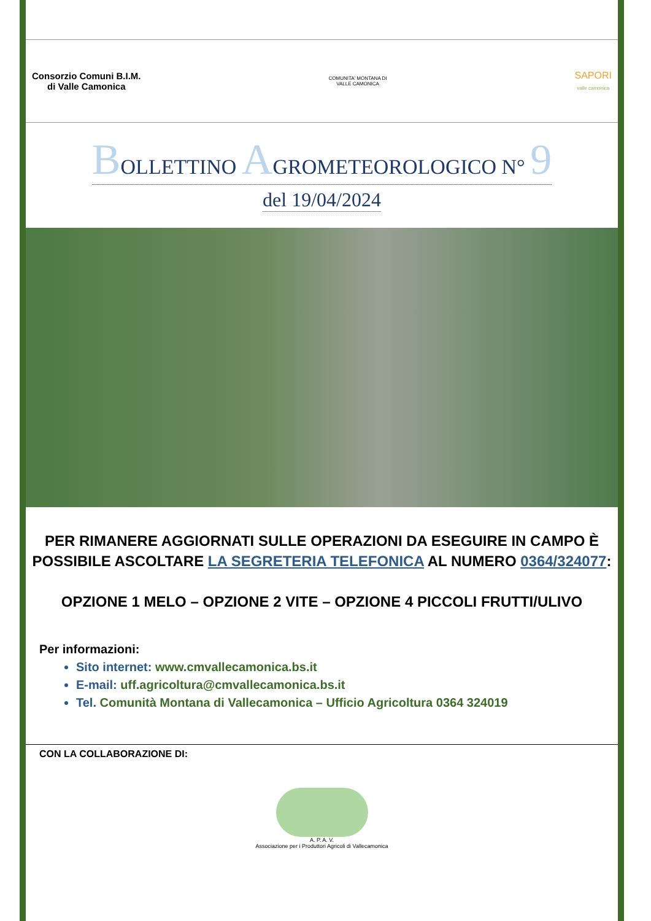Consorzio Comuni B.I.M.
di Valle Camonica
COMUNITA' MONTANA DI
VALLE CAMONICA
SAPORI
valle camonica
BOLLETTINO AGROMETEOROLOGICO N° 9
del 19/04/2024
PER RIMANERE AGGIORNATI SULLE OPERAZIONI DA ESEGUIRE IN CAMPO È
POSSIBILE ASCOLTARE LA SEGRETERIA TELEFONICA AL NUMERO 0364/324077:
OPZIONE 1 MELO – OPZIONE 2 VITE – OPZIONE 4 PICCOLI FRUTTI/ULIVO
Per informazioni:
Sito internet: www.cmvallecamonica.bs.it
E-mail: uff.agricoltura@cmvallecamonica.bs.it
Tel. Comunità Montana di Vallecamonica – Ufficio Agricoltura 0364 324019
CON LA COLLABORAZIONE DI:
A. P. A. V.
Associazione per i Produttori Agricoli di Vallecamonica